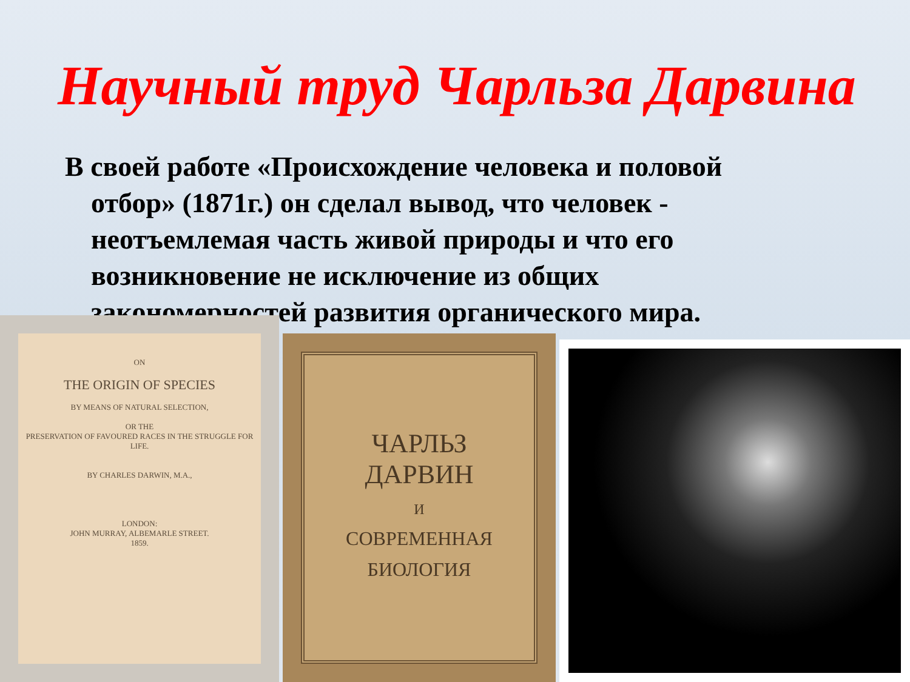Научный труд Чарльза Дарвина
В своей работе «Происхождение человека и половой отбор» (1871г.) он сделал вывод, что человек - неотъемлемая часть живой природы и что его возникновение не исключение из общих закономерностей развития органического мира.
ON
THE ORIGIN OF SPECIES
BY MEANS OF NATURAL SELECTION,
OR THE
PRESERVATION OF FAVOURED RACES IN THE STRUGGLE FOR LIFE.
BY CHARLES DARWIN, M.A.,
LONDON:
JOHN MURRAY, ALBEMARLE STREET.
1859.
ЧАРЛЬЗ
ДАРВИН
И
СОВРЕМЕННАЯ
БИОЛОГИЯ